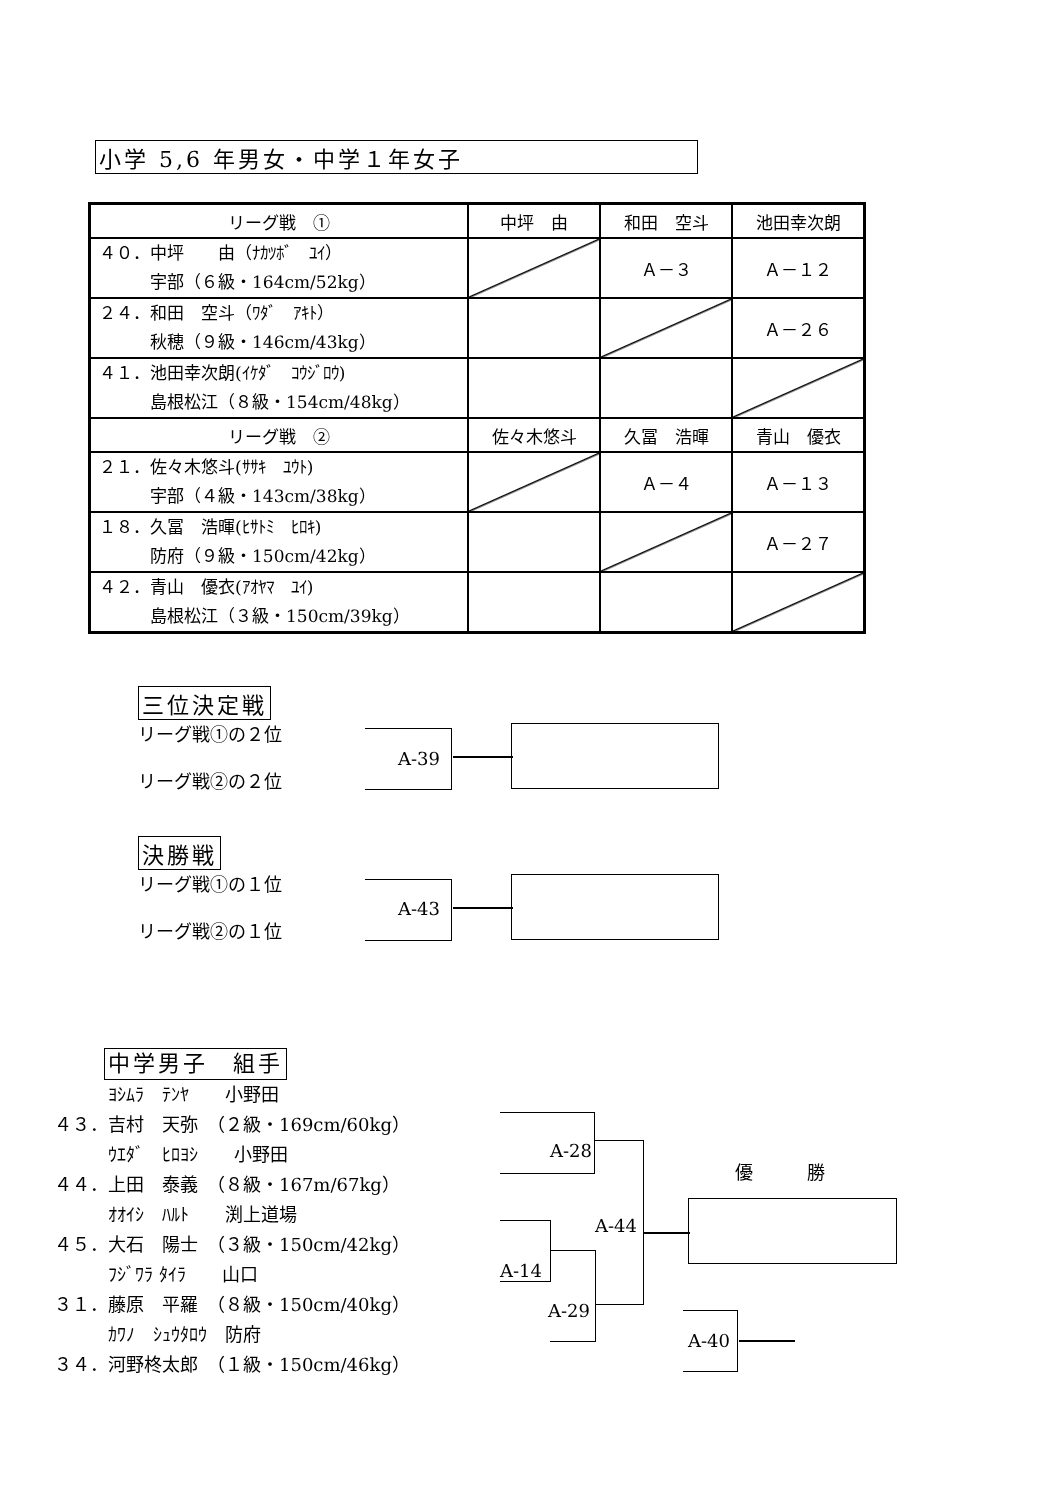小学 5,6 年男女・中学１年女子
| リーグ戦 ① | 中坪 由 | 和田 空斗 | 池田幸次朗 |
| --- | --- | --- | --- |
| ４０．中坪 由（ﾅｶﾂﾎﾞ ﾕｲ） 宇部（６級・164cm/52kg） | | Ａ－３ | Ａ－１２ |
| ２４．和田 空斗（ﾜﾀﾞ ｱｷﾄ） 秋穂（９級・146cm/43kg） | | | Ａ－２６ |
| ４１．池田幸次朗(ｲｹﾀﾞ ｺｳｼﾞﾛｳ) 島根松江（８級・154cm/48kg） | | | |
| リーグ戦 ② | 佐々木悠斗 | 久冨 浩暉 | 青山 優衣 |
| ２１．佐々木悠斗(ｻｻｷ ﾕｳﾄ) 宇部（４級・143cm/38kg） | | Ａ－４ | Ａ－１３ |
| １８．久冨 浩暉(ﾋｻﾄﾐ ﾋﾛｷ) 防府（９級・150cm/42kg） | | | Ａ－２７ |
| ４２．青山 優衣(ｱｵﾔﾏ ﾕｲ) 島根松江（３級・150cm/39kg） | | | |
三位決定戦
リーグ戦①の２位
リーグ戦②の２位
A-39
決勝戦
リーグ戦①の１位
リーグ戦②の１位
A-43
中学男子　組手
　　　ﾖｼﾑﾗ　ﾃﾝﾔ　　小野田
４３．吉村　天弥　（２級・169cm/60kg）
　　　ｳｴﾀﾞ　ﾋﾛﾖｼ　　小野田
４４．上田　泰義　（８級・167m/67kg）
　　　ｵｵｲｼ　ﾊﾙﾄ　　渕上道場
４５．大石　陽士　（３級・150cm/42kg）
　　　ﾌｼﾞﾜﾗ ﾀｲﾗ　　山口
３１．藤原　平羅　（８級・150cm/40kg）
　　　ｶﾜﾉ　ｼｭｳﾀﾛｳ　防府
３４．河野柊太郎　（１級・150cm/46kg）
A-28
A-14
A-29
A-44
優　　　勝
A-40